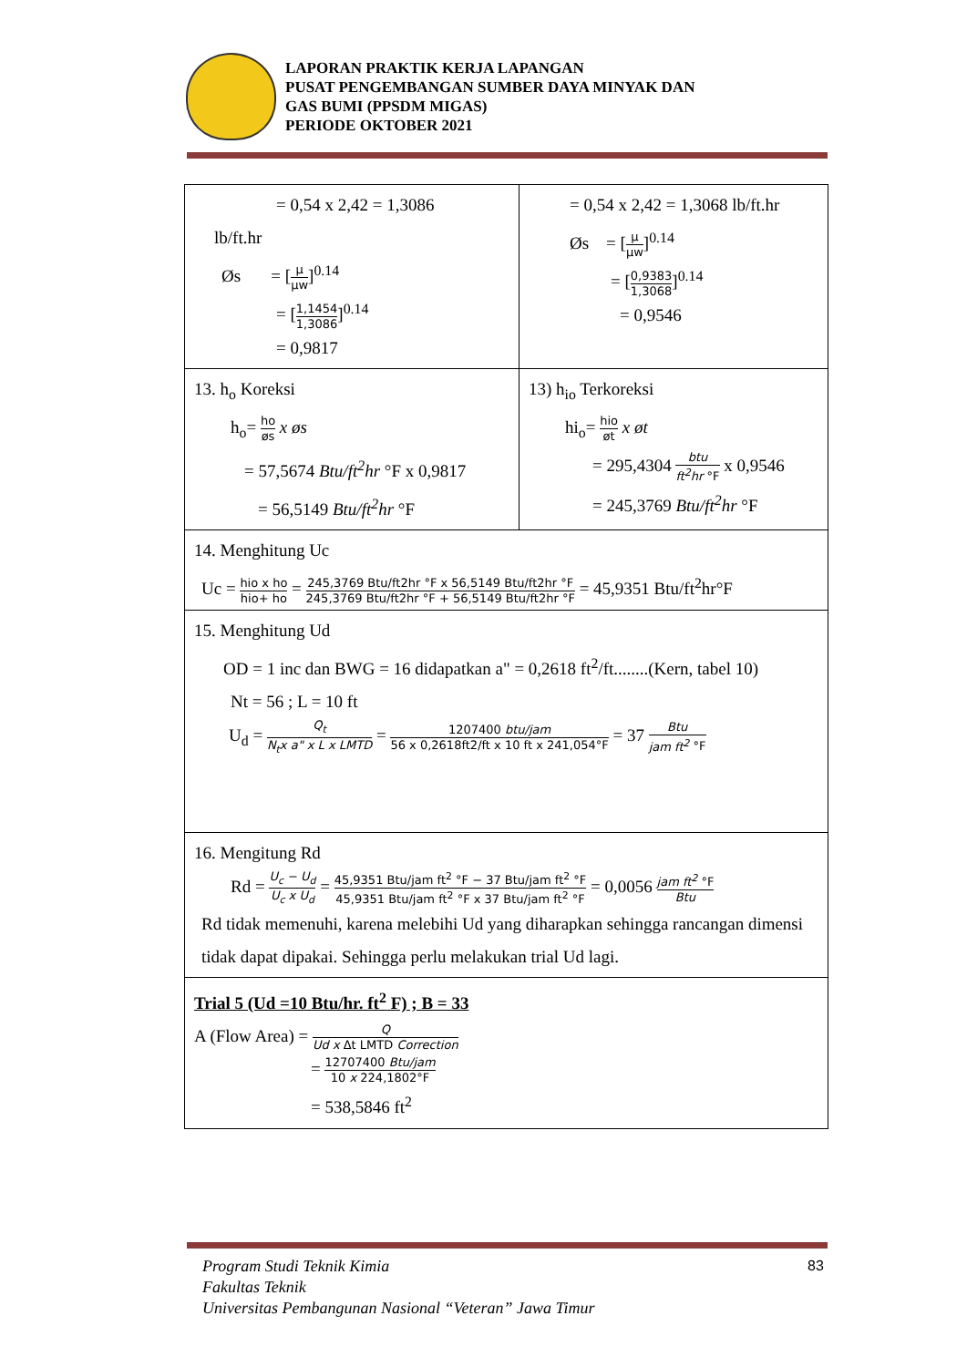LAPORAN PRAKTIK KERJA LAPANGAN
PUSAT PENGEMBANGAN SUMBER DAYA MINYAK DAN
GAS BUMI (PPSDM MIGAS)
PERIODE OKTOBER 2021
| = 0,54 x 2,42 = 1,3086 lb/ft.hr Øs = [ μ μw ]<sup>0.14</sup> = [ 1,1454 1,3086 ]<sup>0.14</sup> = 0,9817 | = 0,54 x 2,42 = 1,3068 lb/ft.hr Øs = [ μ μw ]<sup>0.14</sup> = [ 0,9383 1,3068 ]<sup>0.14</sup> = 0,9546 |
| 13. h<sub>o</sub> Koreksi h<sub>o</sub>= ho øs x øs = 57,5674 Btu/ft<sup>2</sup>hr °F x 0,9817 = 56,5149 Btu/ft<sup>2</sup>hr °F | 13) h<sub>io</sub> Terkoreksi hi<sub>o</sub>= hio øt x øt = 295,4304 btu ft<sup>2</sup>hr °F x 0,9546 = 245,3769 Btu/ft<sup>2</sup>hr °F |
| 14. Menghitung Uc Uc = hio x ho hio+ ho = 245,3769 Btu/ft2hr °F x 56,5149 Btu/ft2hr °F 245,3769 Btu/ft2hr °F + 56,5149 Btu/ft2hr °F = 45,9351 Btu/ft<sup>2</sup>hr°F | |
| 15. Menghitung Ud OD = 1 inc dan BWG = 16 didapatkan a" = 0,2618 ft<sup>2</sup>/ft........(Kern, tabel 10) Nt = 56 ; L = 10 ft U<sub>d</sub> = Q<sub>t</sub> N<sub>t</sub>x a" x L x LMTD = 1207400 btu/jam 56 x 0,2618ft2/ft x 10 ft x 241,054°F = 37 Btu jam ft<sup>2</sup> °F | |
| 16. Mengitung Rd Rd = U<sub>c</sub> − U<sub>d</sub> U<sub>c</sub> x U<sub>d</sub> = 45,9351 Btu/jam ft<sup>2</sup> °F − 37 Btu/jam ft<sup>2</sup> °F 45,9351 Btu/jam ft<sup>2</sup> °F x 37 Btu/jam ft<sup>2</sup> °F = 0,0056 jam ft<sup>2</sup> °F Btu Rd tidak memenuhi, karena melebihi Ud yang diharapkan sehingga rancangan dimensi tidak dapat dipakai. Sehingga perlu melakukan trial Ud lagi. | |
| Trial 5 (Ud =10 Btu/hr. ft<sup>2</sup> F) ; B = 33 A (Flow Area) = Q Ud x Δt LMTD Correction = 12707400 Btu/jam 10 x 224,1802°F = 538,5846 ft<sup>2</sup> | |
Program Studi Teknik Kimia
Fakultas Teknik
Universitas Pembangunan Nasional “Veteran” Jawa Timur
83